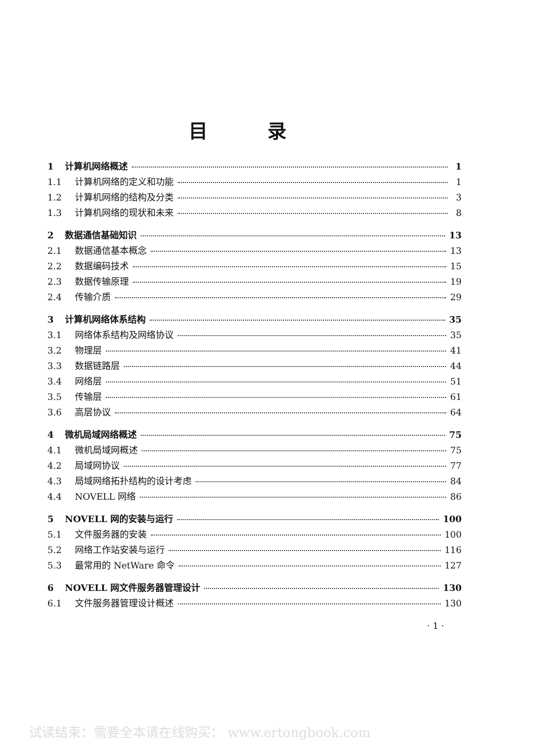目录
1 计算机网络概述 1
1.1 计算机网络的定义和功能 1
1.2 计算机网络的结构及分类 3
1.3 计算机网络的现状和未来 8
2 数据通信基础知识 13
2.1 数据通信基本概念 13
2.2 数据编码技术 15
2.3 数据传输原理 19
2.4 传输介质 29
3 计算机网络体系结构 35
3.1 网络体系结构及网络协议 35
3.2 物理层 41
3.3 数据链路层 44
3.4 网络层 51
3.5 传输层 61
3.6 高层协议 64
4 微机局域网络概述 75
4.1 微机局域网概述 75
4.2 局域网协议 77
4.3 局域网络拓扑结构的设计考虑 84
4.4 NOVELL 网络 86
5 NOVELL 网的安装与运行 100
5.1 文件服务器的安装 100
5.2 网络工作站安装与运行 116
5.3 最常用的 NetWare 命令 127
6 NOVELL 网文件服务器管理设计 130
6.1 文件服务器管理设计概述 130
· 1 ·
试读结束：需要全本请在线购买： www.ertongbook.com